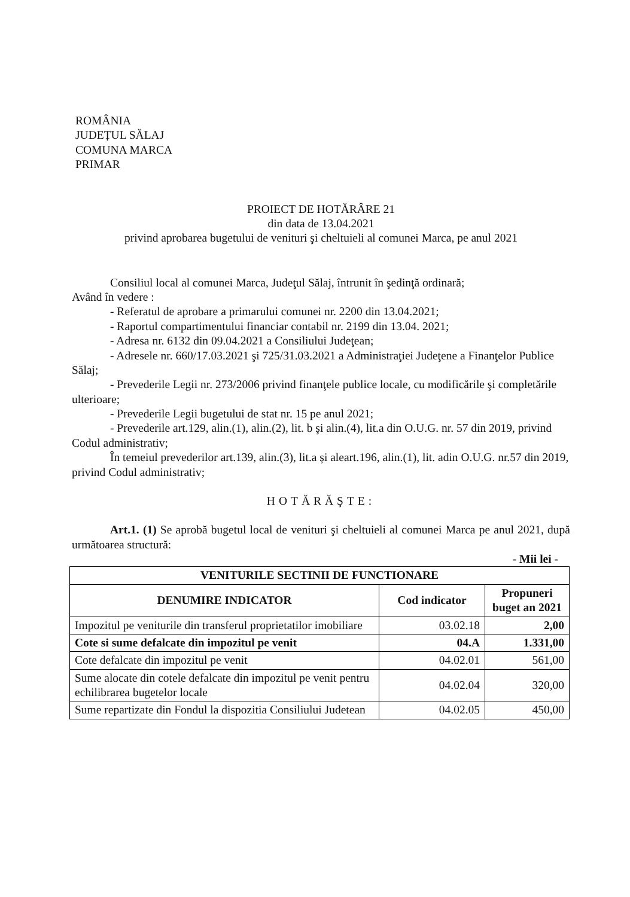ROMÂNIA
JUDEȚUL SĂLAJ
COMUNA MARCA
PRIMAR
PROIECT DE HOTĂRÂRE 21
din data de 13.04.2021
privind aprobarea bugetului de venituri şi cheltuieli al comunei Marca, pe anul 2021
Consiliul local al comunei Marca, Judeţul Sălaj, întrunit în şedinţă ordinară;
Având în vedere :
- Referatul de aprobare a primarului comunei nr. 2200 din 13.04.2021;
- Raportul compartimentului financiar contabil nr. 2199 din 13.04. 2021;
- Adresa nr. 6132 din 09.04.2021 a Consiliului Judeţean;
- Adresele nr. 660/17.03.2021 şi 725/31.03.2021 a Administraţiei Judeţene a Finanţelor Publice Sălaj;
- Prevederile Legii nr. 273/2006 privind finanţele publice locale, cu modificările şi completările ulterioare;
- Prevederile Legii bugetului de stat nr. 15 pe anul 2021;
- Prevederile art.129, alin.(1), alin.(2), lit. b şi alin.(4), lit.a din O.U.G. nr. 57 din 2019, privind Codul administrativ;
În temeiul prevederilor art.139, alin.(3), lit.a și aleart.196, alin.(1), lit. adin O.U.G. nr.57 din 2019, privind Codul administrativ;
HOTĂRĂŞTE:
Art.1. (1) Se aprobă bugetul local de venituri şi cheltuieli al comunei Marca pe anul 2021, după următoarea structură:
- Mii lei -
| VENITURILE SECTINII DE FUNCTIONARE | | |
| --- | --- | --- |
| DENUMIRE INDICATOR | Cod indicator | Propuneri buget an 2021 |
| Impozitul pe veniturile din transferul proprietatilor imobiliare | 03.02.18 | 2,00 |
| Cote si sume defalcate din impozitul pe venit | 04.A | 1.331,00 |
| Cote defalcate din impozitul pe venit | 04.02.01 | 561,00 |
| Sume alocate din cotele defalcate din impozitul pe venit pentru echilibrarea bugetelor locale | 04.02.04 | 320,00 |
| Sume repartizate din Fondul la dispozitia Consiliului Judetean | 04.02.05 | 450,00 |